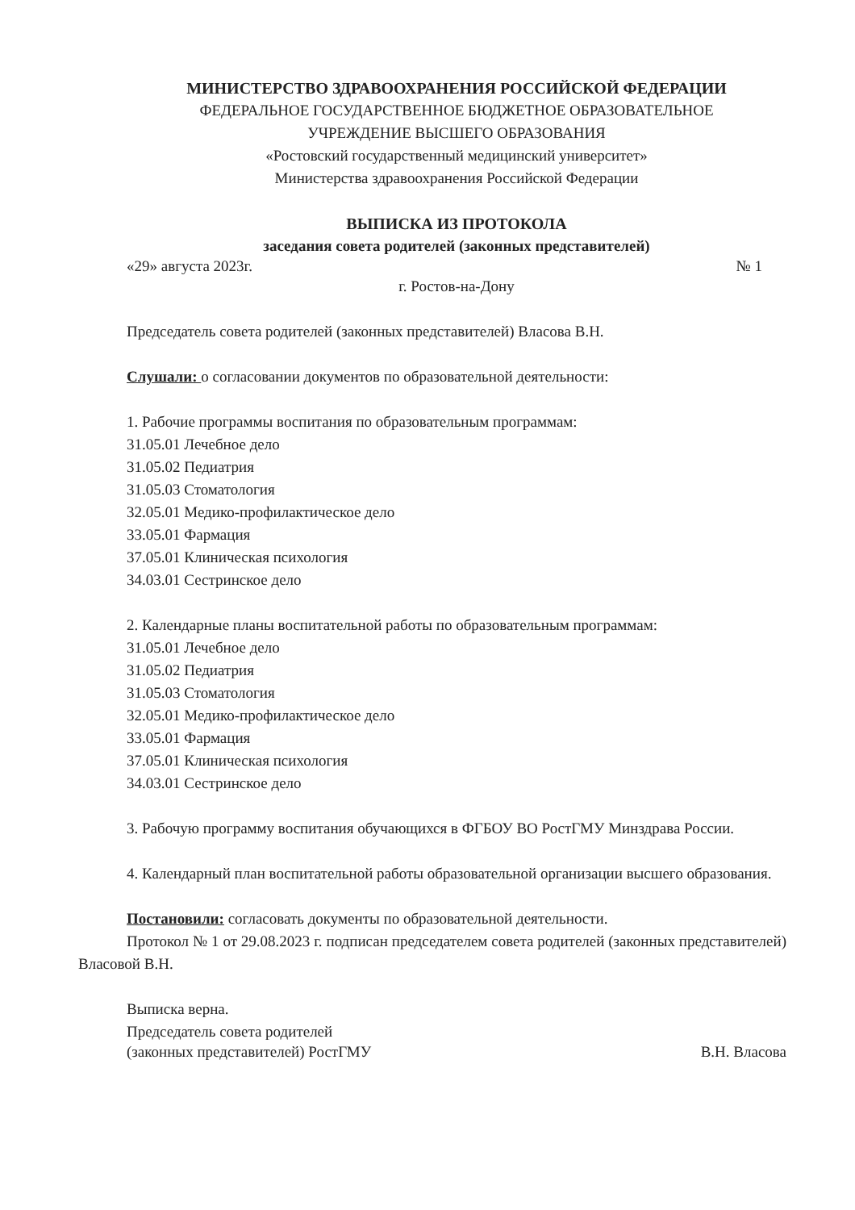МИНИСТЕРСТВО ЗДРАВООХРАНЕНИЯ РОССИЙСКОЙ ФЕДЕРАЦИИ
ФЕДЕРАЛЬНОЕ ГОСУДАРСТВЕННОЕ БЮДЖЕТНОЕ ОБРАЗОВАТЕЛЬНОЕ
УЧРЕЖДЕНИЕ ВЫСШЕГО ОБРАЗОВАНИЯ
«Ростовский государственный медицинский университет»
Министерства здравоохранения Российской Федерации
ВЫПИСКА ИЗ ПРОТОКОЛА
заседания совета родителей (законных представителей)
«29» августа 2023г. № 1
г. Ростов-на-Дону
Председатель совета родителей (законных представителей) Власова В.Н.
Слушали: о согласовании документов по образовательной деятельности:
1. Рабочие программы воспитания по образовательным программам:
31.05.01 Лечебное дело
31.05.02 Педиатрия
31.05.03 Стоматология
32.05.01 Медико-профилактическое дело
33.05.01 Фармация
37.05.01 Клиническая психология
34.03.01 Сестринское дело
2. Календарные планы воспитательной работы по образовательным программам:
31.05.01 Лечебное дело
31.05.02 Педиатрия
31.05.03 Стоматология
32.05.01 Медико-профилактическое дело
33.05.01 Фармация
37.05.01 Клиническая психология
34.03.01 Сестринское дело
3. Рабочую программу воспитания обучающихся в ФГБОУ ВО РостГМУ Минздрава России.
4. Календарный план воспитательной работы образовательной организации высшего образования.
Постановили: согласовать документы по образовательной деятельности.
Протокол № 1 от 29.08.2023 г. подписан председателем совета родителей (законных представителей) Власовой В.Н.
Выписка верна.
Председатель совета родителей
(законных представителей) РостГМУ В.Н. Власова